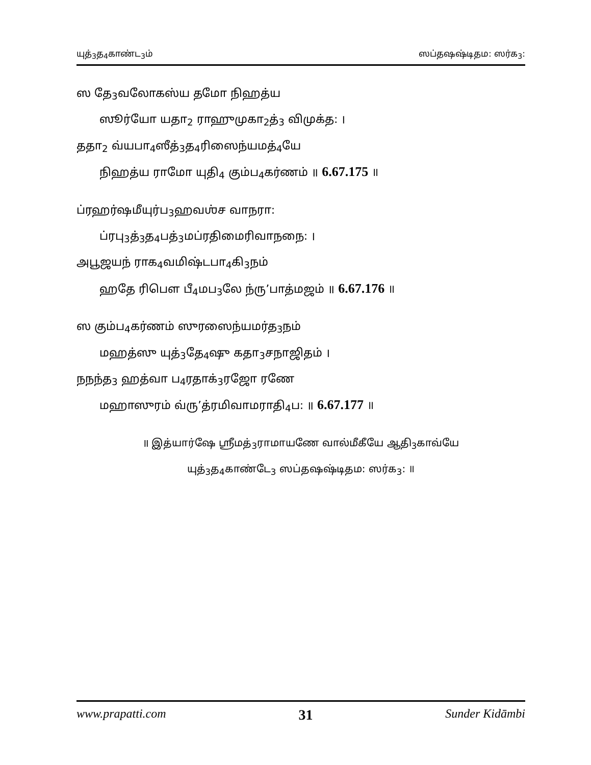யுத்<sub>3</sub>த<sub>4</sub>காண்ட<sub>3</sub>ம் ஸப்தஷஷ்டிதம: ஸர்க<sub>3</sub>:
ஸ தே<sub>3</sub>வலோகஸ்ய தமோ நிஹத்ய
ஸூர்யோ யதா<sub>2</sub> ராஹுமுகா<sub>2</sub>த்<sub>3</sub> விமுக்த: ।
ததா<sub>2</sub> வ்யபா<sub>4</sub>ஸீத்<sub>3</sub>த<sub>4</sub>ரிஸைந்யமத்<sub>4</sub>யே
நிஹத்ய ராமோ யுதி<sub>4</sub> கும்ப<sub>4</sub>கர்ணம் ॥ 6.67.175 ॥
ப்ரஹர்ஷமீயுர்ப<sub>3</sub>ஹவஶ்ச வாநரா:
ப்ரபு<sub>3</sub>த்<sub>3</sub>த<sub>4</sub>பத்<sub>3</sub>மப்ரதிமைரிவாநநை: ।
அபூஜயந் ராக<sub>4</sub>வமிஷ்டபா<sub>4</sub>கி<sub>3</sub>நம்
ஹதே ரிபௌ பீ<sub>4</sub>மப<sub>3</sub>லே ந்ரு’பாத்மஜம் ॥ 6.67.176 ॥
ஸ கும்ப<sub>4</sub>கர்ணம் ஸுரஸைந்யமர்த<sub>3</sub>நம்
மஹத்ஸு யுத்<sub>3</sub>தே<sub>4</sub>ஷு கதா<sub>3</sub>சநாஜிதம் ।
நநந்த<sub>3</sub> ஹத்வா ப<sub>4</sub>ரதாக்<sub>3</sub>ரஜோ ரணே
மஹாஸுரம் வ்ரு’த்ரமிவாமராதி<sub>4</sub>ப: ॥ 6.67.177 ॥
॥ இத்யார்ஷே ஶ்ரீமத்<sub>3</sub>ராமாயணே வால்மீகீயே ஆதி<sub>3</sub>காவ்யே
யுத்<sub>3</sub>த<sub>4</sub>காண்டே<sub>3</sub> ஸப்தஷஷ்டிதம: ஸர்க<sub>3</sub>: ॥
www.prapatti.com 31 Sunder Kidāmbi